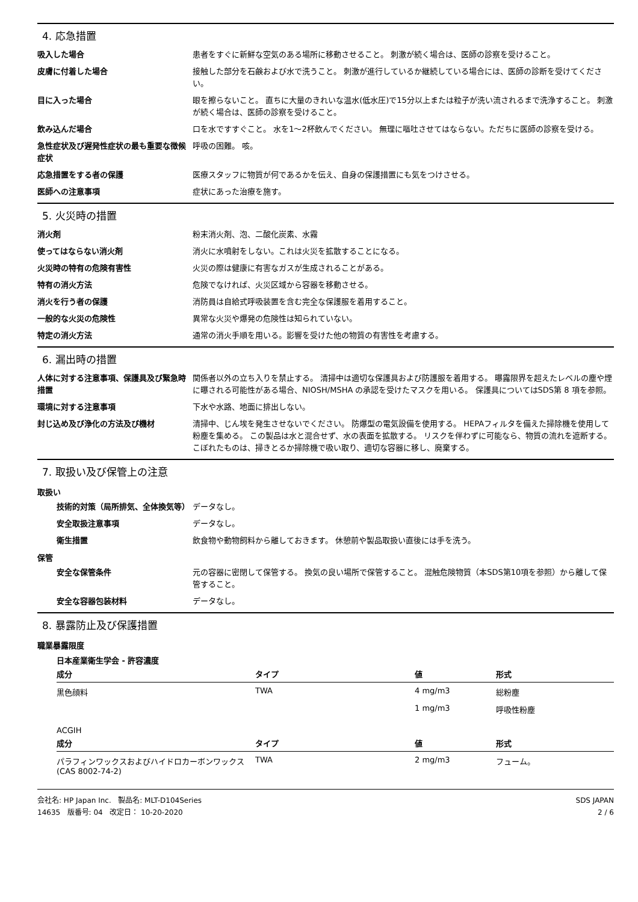4. 応急措置
吸入した場合 患者をすぐに新鮮な空気のある場所に移動させること。 刺激が続く場合は、医師の診察を受けること。
皮膚に付着した場合 接触した部分を石鹸および水で洗うこと。 刺激が進行しているか継続している場合には、医師の診断を受けてください。
目に入った場合 眼を擦らないこと。 直ちに大量のきれいな温水(低水圧)で15分以上または粒子が洗い流されるまで洗浄すること。 刺激が続く場合は、医師の診察を受けること。
飲み込んだ場合 口を水ですすぐこと。 水を1～2杯飲んでください。 無理に嘔吐させてはならない。ただちに医師の診察を受ける。
急性症状及び遅発性症状の最も重要な徴候症状
呼吸の困難。 咳。
応急措置をする者の保護 医療スタッフに物質が何であるかを伝え、自身の保護措置にも気をつけさせる。
医師への注意事項 症状にあった治療を施す。
5. 火災時の措置
消火剤 粉末消火剤、泡、二酸化炭素、水霧
使ってはならない消火剤 消火に水噴射をしない。これは火災を拡散することになる。
火災時の特有の危険有害性 火災の際は健康に有害なガスが生成されることがある。
特有の消火方法 危険でなければ、火災区域から容器を移動させる。
消火を行う者の保護 消防員は自給式呼吸装置を含む完全な保護服を着用すること。
一般的な火災の危険性 異常な火災や爆発の危険性は知られていない。
特定の消火方法 通常の消火手順を用いる。影響を受けた他の物質の有害性を考慮する。
6. 漏出時の措置
人体に対する注意事項、保護具及び緊急時措置
関係者以外の立ち入りを禁止する。 清掃中は適切な保護具および防護服を着用する。 曝露限界を超えたレベルの塵や煙に曝される可能性がある場合、NIOSH/MSHA の承認を受けたマスクを用いる。 保護具についてはSDS第 8 項を参照。
環境に対する注意事項 下水や水路、地面に排出しない。
封じ込め及び浄化の方法及び機材 清掃中、じん埃を発生させないでください。 防爆型の電気設備を使用する。 HEPAフィルタを備えた掃除機を使用して粉塵を集める。 この製品は水と混合せず、水の表面を拡散する。 リスクを伴わずに可能なら、物質の流れを遮断する。 こぼれたものは、掃きとるか掃除機で吸い取り、適切な容器に移し、廃棄する。
7. 取扱い及び保管上の注意
取扱い
技術的対策（局所排気、全体換気等） データなし。
安全取扱注意事項 データなし。
衛生措置 飲食物や動物飼料から離しておきます。 休憩前や製品取扱い直後には手を洗う。
保管
安全な保管条件 元の容器に密閉して保管する。 換気の良い場所で保管すること。 混触危険物質（本SDS第10項を参照）から離して保管すること。
安全な容器包装材料 データなし。
8. 暴露防止及び保護措置
職業暴露限度
日本産業衛生学会 - 許容濃度
| 成分 | タイプ | 値 | 形式 |
| --- | --- | --- | --- |
| 黒色顔料 | TWA | 4 mg/m3 | 総粉塵 |
| | | 1 mg/m3 | 呼吸性粉塵 |
ACGIH
| 成分 | タイプ | 値 | 形式 |
| --- | --- | --- | --- |
| パラフィンワックスおよびハイドロカーボンワックス (CAS 8002-74-2) | TWA | 2 mg/m3 | フューム。 |
会社名: HP Japan Inc. 製品名: MLT-D104Series
14635 版番号: 04 改定日： 10-20-2020
SDS JAPAN
2 / 6